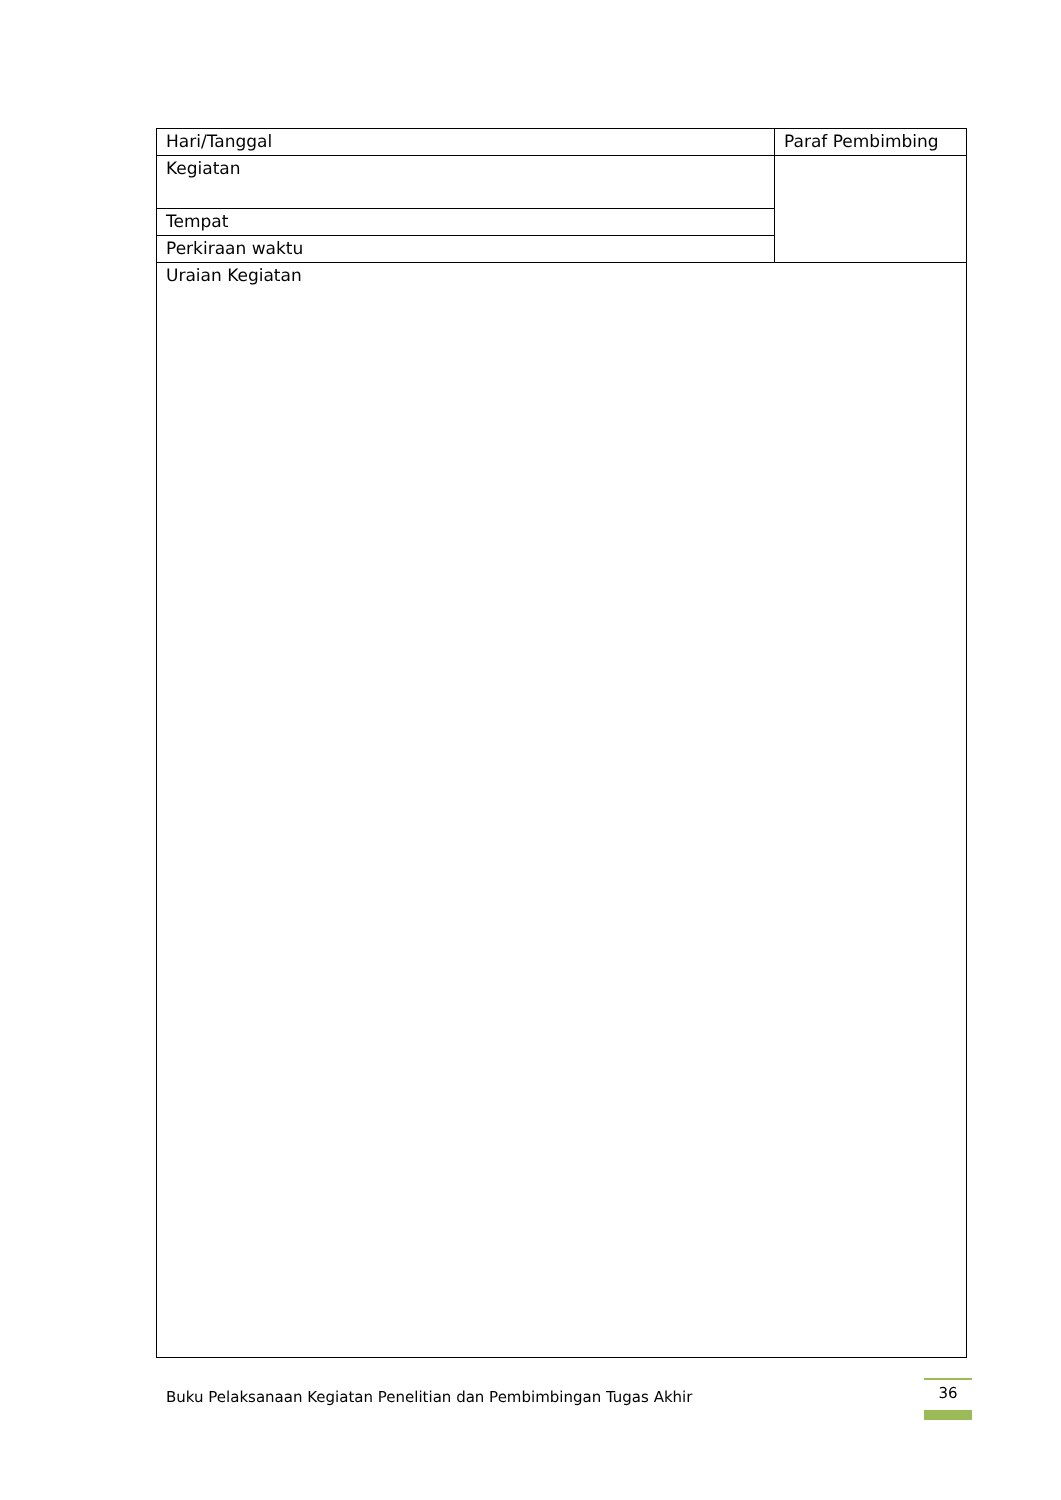| Hari/Tanggal | Paraf Pembimbing |
| Kegiatan | |
| Tempat | |
| Perkiraan waktu | |
| Uraian Kegiatan | |
Buku Pelaksanaan Kegiatan Penelitian dan Pembimbingan Tugas Akhir
36